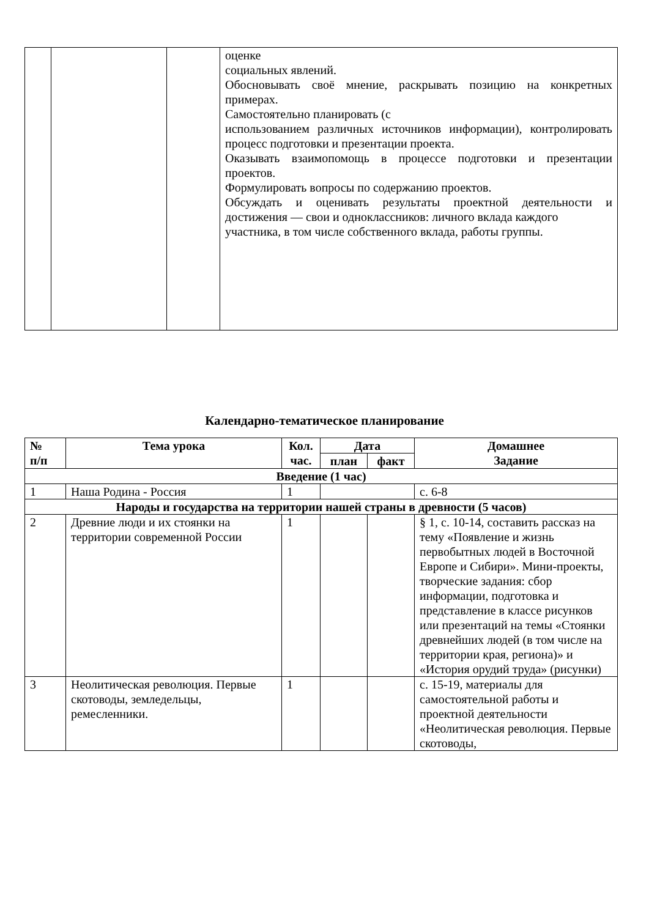| | | | оценке социальных явлений. Обосновывать своё мнение, раскрывать позицию на конкретных примерах. Самостоятельно планировать (с использованием различных источников информации), контролировать процесс подготовки и презентации проекта. Оказывать взаимопомощь в процессе подготовки и презентации проектов. Формулировать вопросы по содержанию проектов. Обсуждать и оценивать результаты проектной деятельности и достижения — свои и одноклассников: личного вклада каждого участника, в том числе собственного вклада, работы группы. |
Календарно-тематическое планирование
| № п/п | Тема урока | Кол. час. | Дата | | Домашнее Задание |
| --- | --- | --- | --- | --- | --- |
| | | | план | факт | |
| Введение (1 час) | | | | | |
| 1 | Наша Родина - Россия | 1 | | | с. 6-8 |
| Народы и государства на территории нашей страны в древности (5 часов) | | | | | |
| 2 | Древние люди и их стоянки на территории современной России | 1 | | | § 1, с. 10-14, составить рассказ на тему «Появление и жизнь первобытных людей в Восточной Европе и Сибири». Мини-проекты, творческие задания: сбор информации, подготовка и представление в классе рисунков или презентаций на темы «Стоянки древнейших людей (в том числе на территории края, региона)» и «История орудий труда» (рисунки) |
| 3 | Неолитическая революция. Первые скотоводы, земледельцы, ремесленники. | 1 | | | с. 15-19, материалы для самостоятельной работы и проектной деятельности «Неолитическая революция. Первые скотоводы, |